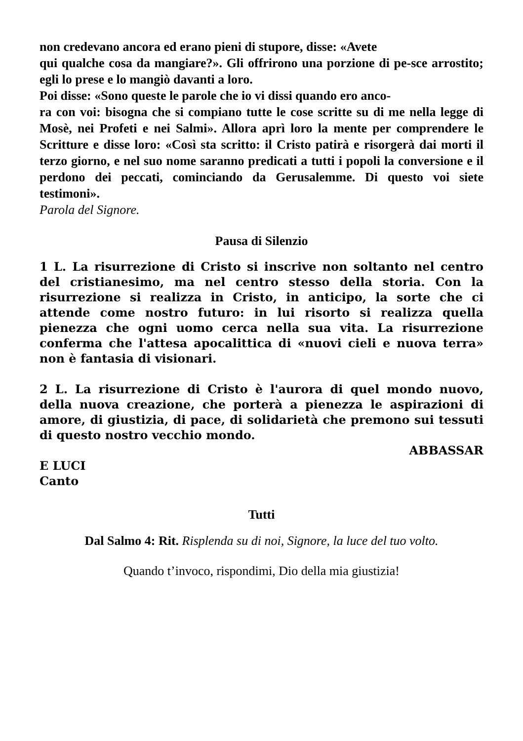non credevano ancora ed erano pieni di stupore, disse: «Avete
qui qualche cosa da mangiare?». Gli offrirono una porzione di pe-sce arrostito; egli lo prese e lo mangiò davanti a loro.
Poi disse: «Sono queste le parole che io vi dissi quando ero anco-
ra con voi: bisogna che si compiano tutte le cose scritte su di me nella legge di Mosè, nei Profeti e nei Salmi». Allora aprì loro la mente per comprendere le Scritture e disse loro: «Così sta scritto: il Cristo patirà e risorgerà dai morti il terzo giorno, e nel suo nome saranno predicati a tutti i popoli la conversione e il perdono dei peccati, cominciando da Gerusalemme. Di questo voi siete testimoni».
Parola del Signore.
Pausa di Silenzio
1 L. La risurrezione di Cristo si inscrive non soltanto nel centro del cristianesimo, ma nel centro stesso della storia. Con la risurrezione si realizza in Cristo, in anticipo, la sorte che ci attende come nostro futuro: in lui risorto si realizza quella pienezza che ogni uomo cerca nella sua vita. La risurrezione conferma che l'attesa apocalittica di «nuovi cieli e nuova terra» non è fantasia di visionari.
2 L. La risurrezione di Cristo è l'aurora di quel mondo nuovo, della nuova creazione, che porterà a pienezza le aspirazioni di amore, di giustizia, di pace, di solidarietà che premono sui tessuti di questo nostro vecchio mondo.
ABBASSAR
E LUCI
Canto
Tutti
Dal Salmo 4: Rit. Risplenda su di noi, Signore, la luce del tuo volto.
Quando t’invoco, rispondimi, Dio della mia giustizia!